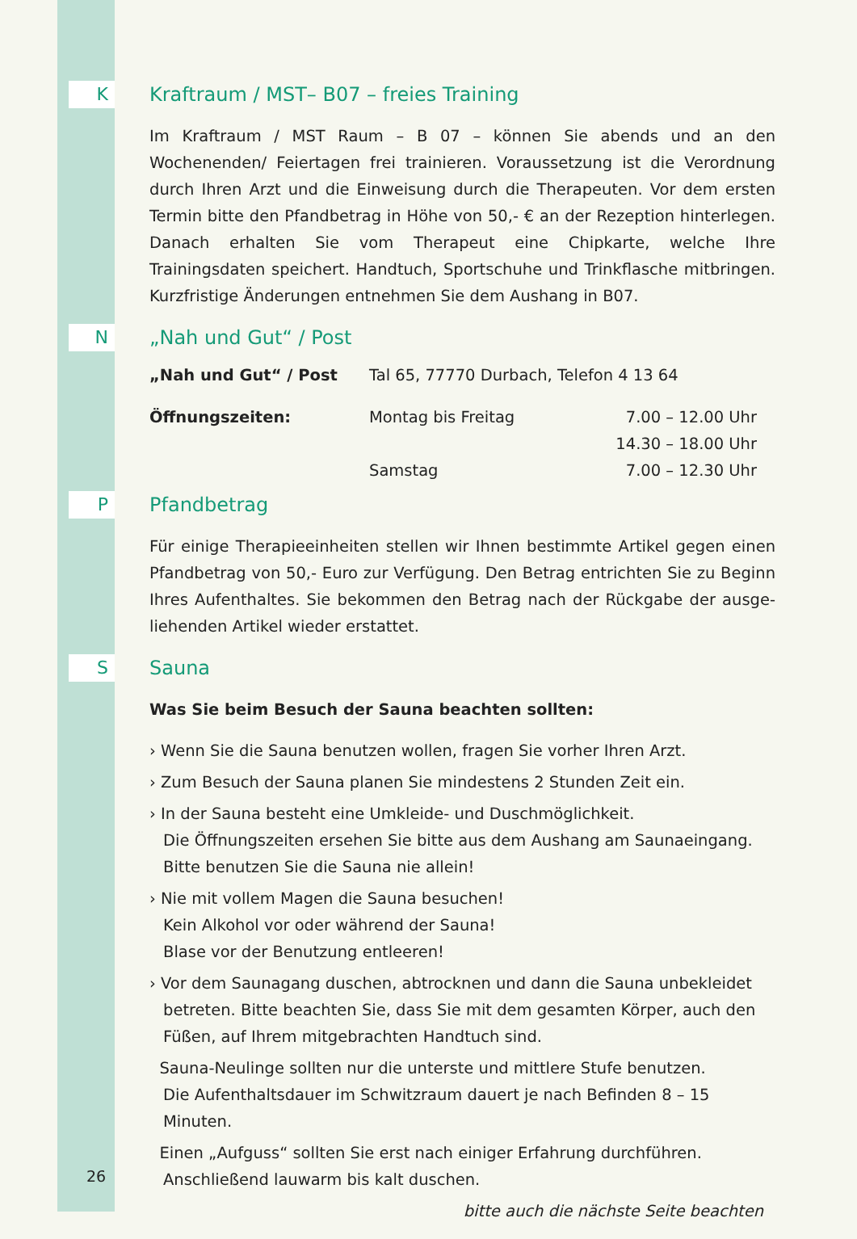K
Kraftraum / MST– B07 – freies Training
Im Kraftraum / MST Raum – B 07 – können Sie abends und an den Wochenenden/ Feiertagen frei trainieren. Voraussetzung ist die Verordnung durch Ihren Arzt und die Einweisung durch die Therapeuten. Vor dem ersten Termin bitte den Pfand­betrag in Höhe von 50,- € an der Rezeption hinterlegen. Danach erhalten Sie vom Therapeut eine Chipkarte, welche Ihre Trainingsdaten speichert. Handtuch, Sportschuhe und Trinkflasche mitbringen. Kurzfristige Änderungen entnehmen Sie dem Aushang in B07.
N
„Nah und Gut“ / Post
| „Nah und Gut“ / Post | Tal 65, 77770 Durbach, Telefon 4 13 64 | |
| Öffnungszeiten: | Montag bis Freitag | 7.00 – 12.00 Uhr |
| | | 14.30 – 18.00 Uhr |
| | Samstag | 7.00 – 12.30 Uhr |
P
Pfandbetrag
Für einige Therapieeinheiten stellen wir Ihnen bestimmte Artikel gegen einen Pfandbetrag von 50,- Euro zur Verfügung. Den Betrag entrichten Sie zu Beginn Ihres Aufenthaltes. Sie bekommen den Betrag nach der Rückgabe der ausge­liehenden Artikel wieder erstattet.
S
Sauna
Was Sie beim Besuch der Sauna beachten sollten:
› Wenn Sie die Sauna benutzen wollen, fragen Sie vorher Ihren Arzt.
› Zum Besuch der Sauna planen Sie mindestens 2 Stunden Zeit ein.
› In der Sauna besteht eine Umkleide- und Duschmöglichkeit.
Die Öffnungszeiten ersehen Sie bitte aus dem Aushang am Saunaeingang.
Bitte benutzen Sie die Sauna nie allein!
› Nie mit vollem Magen die Sauna besuchen!
Kein Alkohol vor oder während der Sauna!
Blase vor der Benutzung entleeren!
› Vor dem Saunagang duschen, abtrocknen und dann die Sauna unbekleidet betreten. Bitte beachten Sie, dass Sie mit dem gesamten Körper, auch den Füßen, auf Ihrem mitgebrachten Handtuch sind.
Sauna-Neulinge sollten nur die unterste und mittlere Stufe benutzen.
Die Aufenthaltsdauer im Schwitzraum dauert je nach Befinden 8 – 15 Minuten.
Einen „Aufguss“ sollten Sie erst nach einiger Erfahrung durchführen.
Anschließend lauwarm bis kalt duschen.
bitte auch die nächste Seite beachten
26